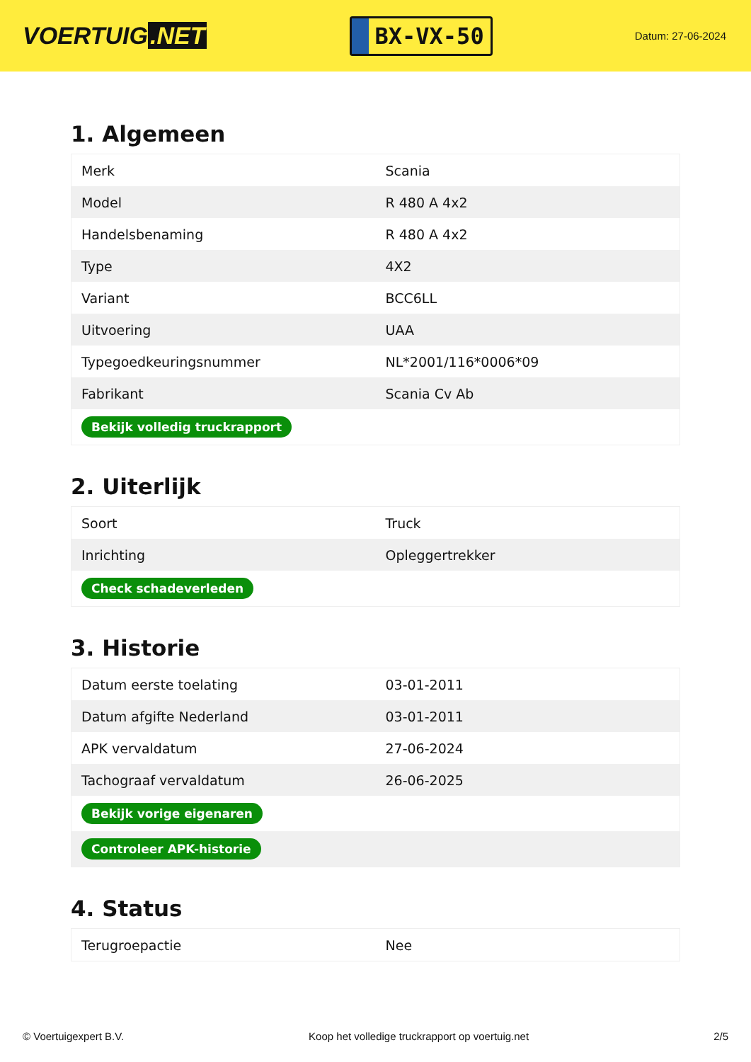VOERTUIG.NET
BX-VX-50
Datum: 27-06-2024
1. Algemeen
| Merk | Scania |
| Model | R 480 A 4x2 |
| Handelsbenaming | R 480 A 4x2 |
| Type | 4X2 |
| Variant | BCC6LL |
| Uitvoering | UAA |
| Typegoedkeuringsnummer | NL*2001/116*0006*09 |
| Fabrikant | Scania Cv Ab |
| Bekijk volledig truckrapport | |
2. Uiterlijk
| Soort | Truck |
| Inrichting | Opleggertrekker |
| Check schadeverleden | |
3. Historie
| Datum eerste toelating | 03-01-2011 |
| Datum afgifte Nederland | 03-01-2011 |
| APK vervaldatum | 27-06-2024 |
| Tachograaf vervaldatum | 26-06-2025 |
| Bekijk vorige eigenaren | |
| Controleer APK-historie | |
4. Status
| Terugroepactie | Nee |
© Voertuigexpert B.V. Koop het volledige truckrapport op voertuig.net 2/5